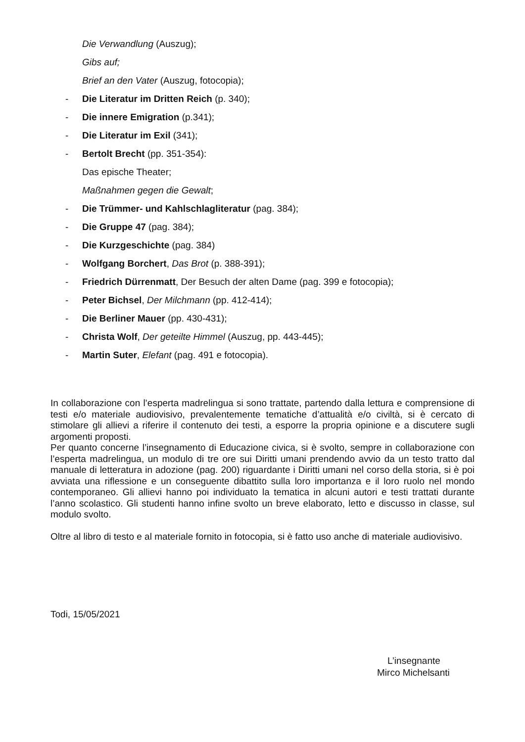Die Verwandlung (Auszug);
Gibs auf;
Brief an den Vater (Auszug, fotocopia);
- Die Literatur im Dritten Reich (p. 340);
- Die innere Emigration (p.341);
- Die Literatur im Exil (341);
- Bertolt Brecht (pp. 351-354):
Das epische Theater;
Maßnahmen gegen die Gewalt;
- Die Trümmer- und Kahlschlagliteratur (pag. 384);
- Die Gruppe 47 (pag. 384);
- Die Kurzgeschichte (pag. 384)
- Wolfgang Borchert, Das Brot (p. 388-391);
- Friedrich Dürrenmatt, Der Besuch der alten Dame (pag. 399 e fotocopia);
- Peter Bichsel, Der Milchmann (pp. 412-414);
- Die Berliner Mauer (pp. 430-431);
- Christa Wolf, Der geteilte Himmel (Auszug, pp. 443-445);
- Martin Suter, Elefant (pag. 491 e fotocopia).
In collaborazione con l’esperta madrelingua si sono trattate, partendo dalla lettura e comprensione di testi e/o materiale audiovisivo, prevalentemente tematiche d’attualità e/o civiltà, si è cercato di stimolare gli allievi a riferire il contenuto dei testi, a esporre la propria opinione e a discutere sugli argomenti proposti.
Per quanto concerne l’insegnamento di Educazione civica, si è svolto, sempre in collaborazione con l’esperta madrelingua, un modulo di tre ore sui Diritti umani prendendo avvio da un testo tratto dal manuale di letteratura in adozione (pag. 200) riguardante i Diritti umani nel corso della storia, si è poi avviata una riflessione e un conseguente dibattito sulla loro importanza e il loro ruolo nel mondo contemporaneo. Gli allievi hanno poi individuato la tematica in alcuni autori e testi trattati durante l’anno scolastico. Gli studenti hanno infine svolto un breve elaborato, letto e discusso in classe, sul modulo svolto.
Oltre al libro di testo e al materiale fornito in fotocopia, si è fatto uso anche di materiale audiovisivo.
Todi, 15/05/2021
L’insegnante
Mirco Michelsanti